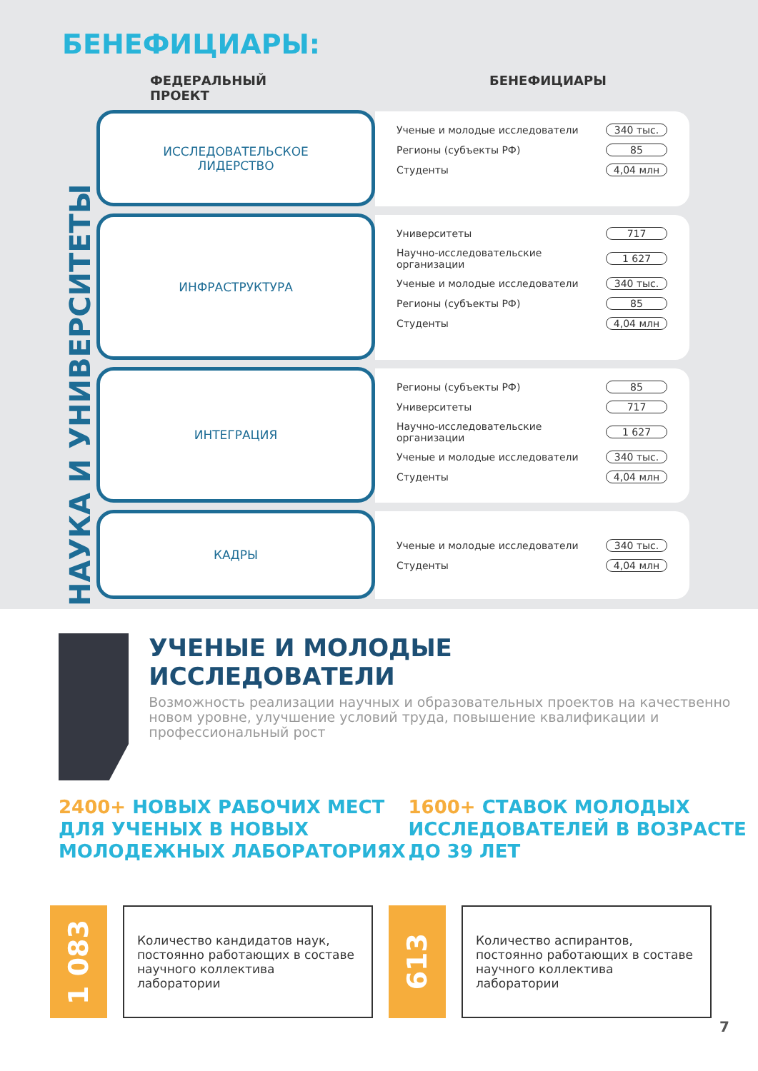БЕНЕФИЦИАРЫ:
ФЕДЕРАЛЬНЫЙ ПРОЕКТ БЕНЕФИЦИАРЫ
НАУКА И УНИВЕРСИТЕТЫ
ИССЛЕДОВАТЕЛЬСКОЕ
ЛИДЕРСТВО
| Ученые и молодые исследователи | 340 тыс. |
| Регионы (субъекты РФ) | 85 |
| Студенты | 4,04 млн |
ИНФРАСТРУКТУРА
| Университеты | 717 |
| Научно-исследовательские организации | 1 627 |
| Ученые и молодые исследователи | 340 тыс. |
| Регионы (субъекты РФ) | 85 |
| Студенты | 4,04 млн |
ИНТЕГРАЦИЯ
| Регионы (субъекты РФ) | 85 |
| Университеты | 717 |
| Научно-исследовательские организации | 1 627 |
| Ученые и молодые исследователи | 340 тыс. |
| Студенты | 4,04 млн |
КАДРЫ
| Ученые и молодые исследователи | 340 тыс. |
| Студенты | 4,04 млн |
УЧЕНЫЕ И МОЛОДЫЕ
ИССЛЕДОВАТЕЛИ
Возможность реализации научных и образовательных проектов на качественно новом уровне, улучшение условий труда, повышение квалификации и профессиональный рост
2400+ НОВЫХ РАБОЧИХ МЕСТ ДЛЯ УЧЕНЫХ В НОВЫХ МОЛОДЕЖНЫХ ЛАБОРАТОРИЯХ
1600+ СТАВОК МОЛОДЫХ ИССЛЕДОВАТЕЛЕЙ В ВОЗРАСТЕ ДО 39 ЛЕТ
1 083
Количество кандидатов наук, постоянно работающих в составе научного коллектива лаборатории
613
Количество аспирантов, постоянно работающих в составе научного коллектива лаборатории
7